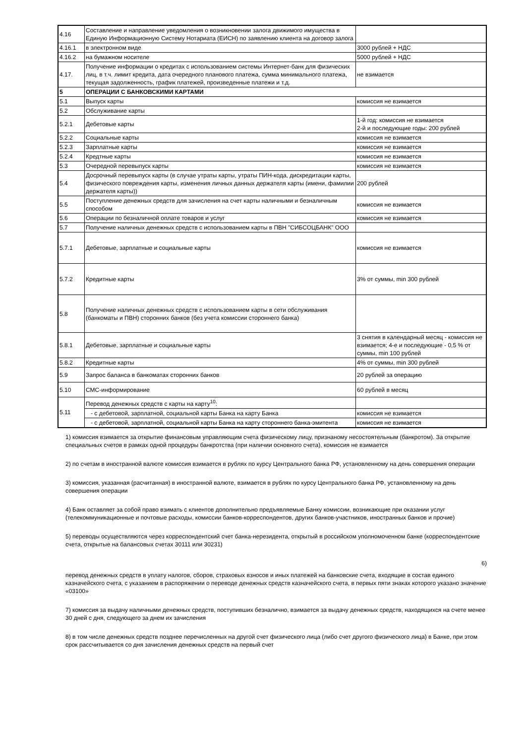| 4.16 | Составление и направление уведомления о возникновении залога движимого имущества в Единую Информационную Систему Нотариата (ЕИСН) по заявлению клиента на договор залога | |
| 4.16.1 | в электронном виде | 3000 рублей + НДС |
| 4.16.2 | на бумажном носителе | 5000 рублей + НДС |
| 4.17. | Получение информации о кредитах с использованием системы Интернет-банк для физических лиц, в т.ч. лимит кредита, дата очередного планового платежа, сумма минимального платежа, текущая задолженность, график платежей, произведенные платежи и т.д. | не взимается |
| 5 | ОПЕРАЦИИ С БАНКОВСКИМИ КАРТАМИ | |
| 5.1 | Выпуск карты | комиссия не взимается |
| 5.2 | Обслуживание карты | |
| 5.2.1 | Дебетовые карты | 1-й год: комиссия не взимается 2-й и последующие годы: 200 рублей |
| 5.2.2 | Социальные карты | комиссия не взимается |
| 5.2.3 | Зарплатные карты | комиссия не взимается |
| 5.2.4 | Кредтные карты | комиссия не взимается |
| 5.3 | Очередной перевыпуск карты | комиссия не взимается |
| 5.4 | Досрочный перевыпуск карты (в случае утраты карты, утраты ПИН-кода, дискредитации карты, физического повреждения карты, изменения личных данных держателя карты (имени, фамилии держателя карты)) | 200 рублей |
| 5.5 | Поступление денежных средств для зачисления на счет карты наличными и безналичным способом | комиссия не взимается |
| 5.6 | Операции по безналичной оплате товаров и услуг | комиссия не взимается |
| 5.7 | Получение наличных денежных средств с использованием карты в ПВН "СИБСОЦБАНК" ООО | |
| 5.7.1 | Дебетовые, зарплатные и социальные карты | комиссия не взимается |
| 5.7.2 | Кредитные карты | 3% от суммы, min 300 рублей |
| 5.8 | Получение наличных денежных средств с использованием карты в сети обслуживания (банкоматы и ПВН) сторонних банков (без учета комиссии стороннего банка) | |
| 5.8.1 | Дебетовые, зарплатные и социальные карты | 3 снятия в календарный месяц - комиссия не взимается; 4-е и последующие - 0,5 % от суммы, min 100 рублей |
| 5.8.2 | Кредитные карты | 4% от суммы, min 300 рублей |
| 5.9 | Запрос баланса в банкоматах сторонних банков | 20 рублей за операцию |
| 5.10 | СМС-информирование | 60 рублей в месяц |
| 5.11 | Перевод денежных средств с карты на карту<sup>10</sup>: | |
| | - с дебетовой, зарплатной, социальной карты Банка на карту Банка | комиссия не взимается |
| | - с дебетовой, зарплатной, социальной карты Банка на карту стороннего банка-эмитента | комиссия не взимается |
1) комиссия взимается за открытие финансовым управляющим счета физическому лицу, признаному несостоятельным (банкротом). За открытие специальных счетов в рамках одной процедуры банкротства (при наличии основного счета), комиссия не взимается
2) по счетам в иностранной валюте комиссия взимается в рублях по курсу Центрального банка РФ, установленному на день совершения операции
3) комиссия, указанная (расчитанная) в иностранной валюте, взимается в рублях по курсу Центрального банка РФ, установленному на день совершения операции
4) Банк оставляет за собой право взимать с клиентов дополнительно предъявляемые Банку комиссии, возникающие при оказании услуг (телекоммуникационные и почтовые расходы, комиссии банков-корреспондентов, других банков-участников, иностранных банков и прочие)
5) переводы осуществляются через корреспондентский счет банка-нерезидента, открытый в российском уполномоченном банке (корреспондентские счета, открытые на балансовых счетах 30111 или 30231)
6)
перевод денежных средств в уплату налогов, сборов, страховых взносов и иных платежей на банковские счета, входящие в состав единого казначейского счета, с указанием в распоряжении о переводе денежных средств казначейского счета, в первых пяти знаках которого указано значение «03100»
7) комиссия за выдачу наличными денежных средств, поступивших безналично, взимается за выдачу денежных средств, находящихся на счете менее 30 дней с дня, следующего за днем их зачисления
8) в том числе денежных средств позднее перечисленных на другой счет физического лица (либо счет другого физического лица) в Банке, при этом срок рассчитывается со дня зачисления денежных средств на первый счет